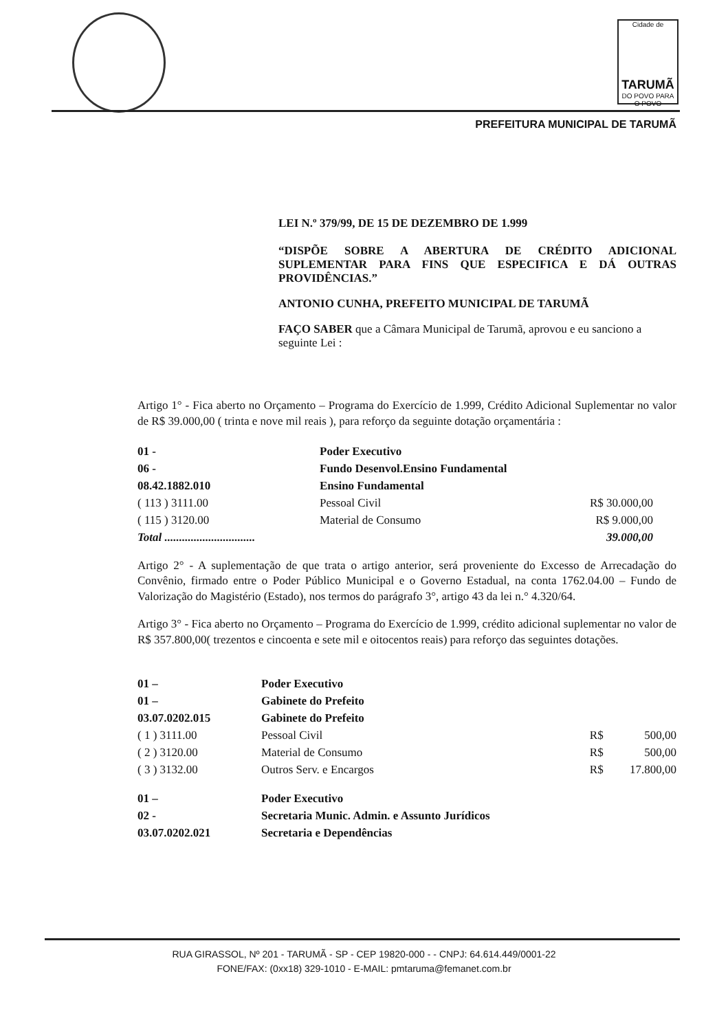Cidade de
TARUMÃ
DO POVO PARA O POVO
PREFEITURA MUNICIPAL DE TARUMÃ
LEI N.º 379/99, DE 15 DE DEZEMBRO DE 1.999
“DISPÕE SOBRE A ABERTURA DE CRÉDITO ADICIONAL SUPLEMENTAR PARA FINS QUE ESPECIFICA E DÁ OUTRAS PROVIDÊNCIAS.”
ANTONIO CUNHA, PREFEITO MUNICIPAL DE TARUMÃ
FAÇO SABER que a Câmara Municipal de Tarumã, aprovou e eu sanciono a seguinte Lei :
Artigo 1° - Fica aberto no Orçamento – Programa do Exercício de 1.999, Crédito Adicional Suplementar no valor de R$ 39.000,00 ( trinta e nove mil reais ), para reforço da seguinte dotação orçamentária :
| 01 - | Poder Executivo | |
| 06 - | Fundo Desenvol.Ensino Fundamental | |
| 08.42.1882.010 | Ensino Fundamental | |
| ( 113 ) 3111.00 | Pessoal Civil | R$ 30.000,00 |
| ( 115 ) 3120.00 | Material de Consumo | R$ 9.000,00 |
| Total ............................... | | 39.000,00 |
Artigo 2° - A suplementação de que trata o artigo anterior, será proveniente do Excesso de Arrecadação do Convênio, firmado entre o Poder Público Municipal e o Governo Estadual, na conta 1762.04.00 – Fundo de Valorização do Magistério (Estado), nos termos do parágrafo 3°, artigo 43 da lei n.° 4.320/64.
Artigo 3° - Fica aberto no Orçamento – Programa do Exercício de 1.999, crédito adicional suplementar no valor de R$ 357.800,00( trezentos e cincoenta e sete mil e oitocentos reais) para reforço das seguintes dotações.
| 01 – | Poder Executivo | | |
| 01 – | Gabinete do Prefeito | | |
| 03.07.0202.015 | Gabinete do Prefeito | | |
| ( 1 ) 3111.00 | Pessoal Civil | R$ | 500,00 |
| ( 2 ) 3120.00 | Material de Consumo | R$ | 500,00 |
| ( 3 ) 3132.00 | Outros Serv. e Encargos | R$ | 17.800,00 |
| 01 – | Poder Executivo | | |
| 02 - | Secretaria Munic. Admin. e Assunto Jurídicos | | |
| 03.07.0202.021 | Secretaria e Dependências | | |
RUA GIRASSOL, Nº 201 - TARUMÃ - SP - CEP 19820-000 - - CNPJ: 64.614.449/0001-22
FONE/FAX: (0xx18) 329-1010 - E-MAIL: pmtaruma@femanet.com.br